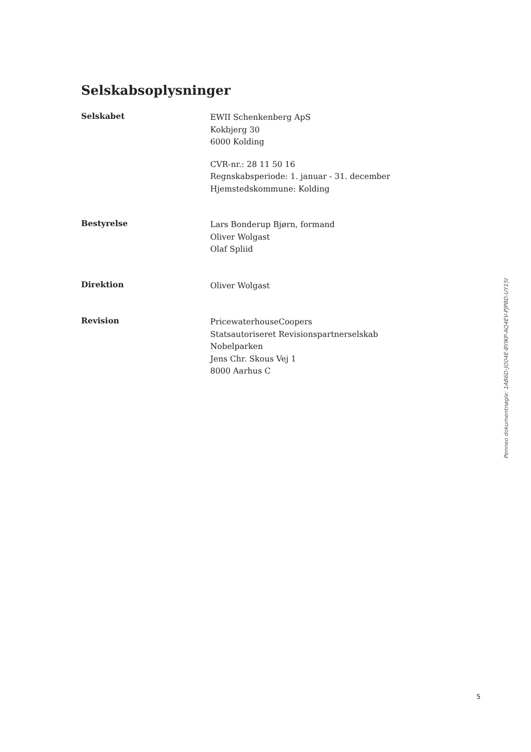Selskabsoplysninger
Selskabet
EWII Schenkenberg ApS
Kokbjerg 30
6000 Kolding
CVR-nr.: 28 11 50 16
Regnskabsperiode: 1. januar - 31. december
Hjemstedskommune: Kolding
Bestyrelse
Lars Bonderup Bjørn, formand
Oliver Wolgast
Olaf Spliid
Direktion
Oliver Wolgast
Revision
PricewaterhouseCoopers
Statsautoriseret Revisionspartnerselskab
Nobelparken
Jens Chr. Skous Vej 1
8000 Aarhus C
Penneo dokumentnøgle: 1AB6D-JO04E-BYIKP-AQ4EV-PJP8D-UY15I
5